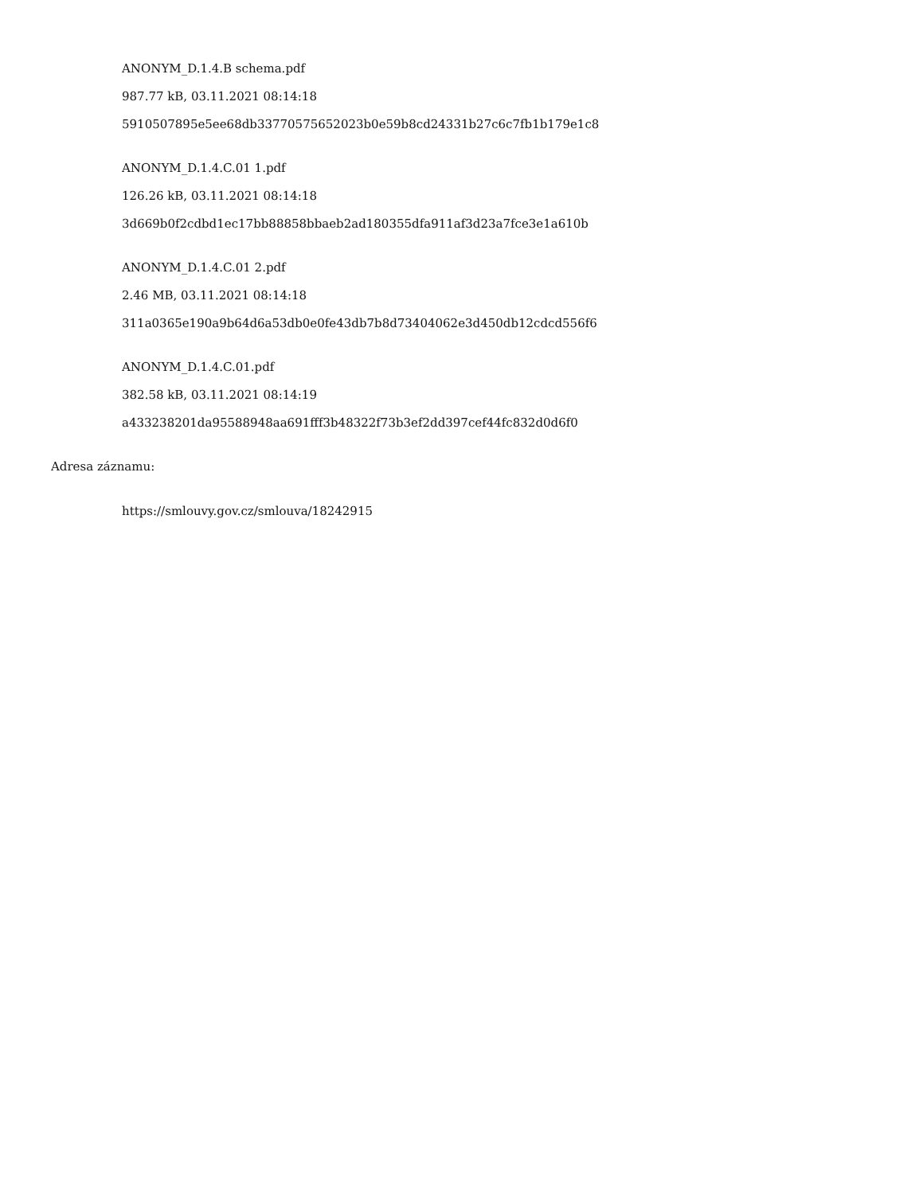ANONYM_D.1.4.B schema.pdf
987.77 kB, 03.11.2021 08:14:18
5910507895e5ee68db33770575652023b0e59b8cd24331b27c6c7fb1b179e1c8
ANONYM_D.1.4.C.01 1.pdf
126.26 kB, 03.11.2021 08:14:18
3d669b0f2cdbd1ec17bb88858bbaeb2ad180355dfa911af3d23a7fce3e1a610b
ANONYM_D.1.4.C.01 2.pdf
2.46 MB, 03.11.2021 08:14:18
311a0365e190a9b64d6a53db0e0fe43db7b8d73404062e3d450db12cdcd556f6
ANONYM_D.1.4.C.01.pdf
382.58 kB, 03.11.2021 08:14:19
a433238201da95588948aa691fff3b48322f73b3ef2dd397cef44fc832d0d6f0
Adresa záznamu:
https://smlouvy.gov.cz/smlouva/18242915